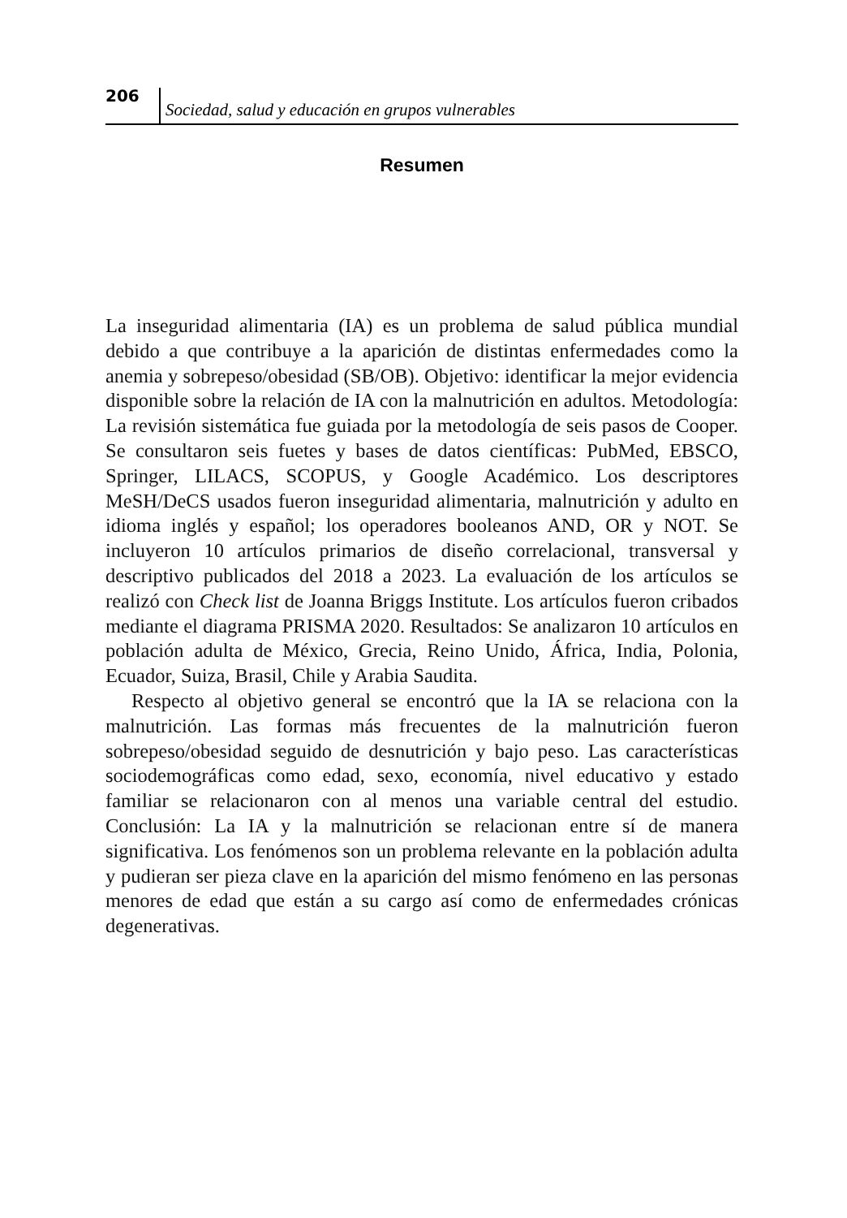206
Sociedad, salud y educación en grupos vulnerables
Resumen
La inseguridad alimentaria (IA) es un problema de salud pública mundial debido a que contribuye a la aparición de distintas enfermedades como la anemia y sobrepeso/obesidad (SB/OB). Objetivo: identificar la mejor evidencia disponible sobre la relación de IA con la malnutrición en adultos. Metodología: La revisión sistemática fue guiada por la metodología de seis pasos de Cooper. Se consultaron seis fuetes y bases de datos científicas: PubMed, EBSCO, Springer, LILACS, SCOPUS, y Google Académico. Los descriptores MeSH/DeCS usados fueron inseguridad alimentaria, malnutrición y adulto en idioma inglés y español; los operadores booleanos AND, OR y NOT. Se incluyeron 10 artículos primarios de diseño correlacional, transversal y descriptivo publicados del 2018 a 2023. La evaluación de los artículos se realizó con Check list de Joanna Briggs Institute. Los artículos fueron cribados mediante el diagrama PRISMA 2020. Resultados: Se analizaron 10 artículos en población adulta de México, Grecia, Reino Unido, África, India, Polonia, Ecuador, Suiza, Brasil, Chile y Arabia Saudita.
Respecto al objetivo general se encontró que la IA se relaciona con la malnutrición. Las formas más frecuentes de la malnutrición fueron sobrepeso/obesidad seguido de desnutrición y bajo peso. Las características sociodemográficas como edad, sexo, economía, nivel educativo y estado familiar se relacionaron con al menos una variable central del estudio. Conclusión: La IA y la malnutrición se relacionan entre sí de manera significativa. Los fenómenos son un problema relevante en la población adulta y pudieran ser pieza clave en la aparición del mismo fenómeno en las personas menores de edad que están a su cargo así como de enfermedades crónicas degenerativas.